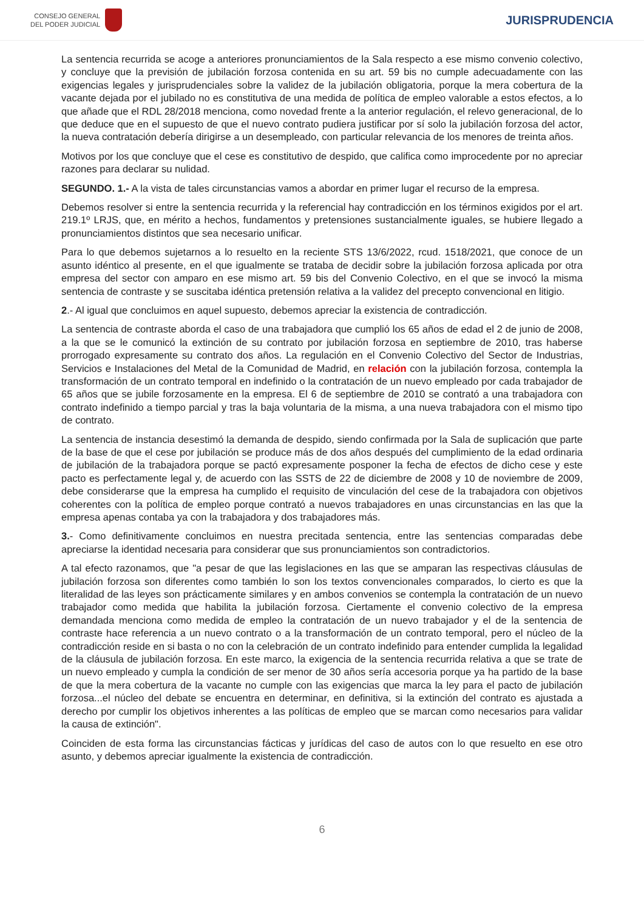CONSEJO GENERAL
DEL PODER JUDICIAL
JURISPRUDENCIA
La sentencia recurrida se acoge a anteriores pronunciamientos de la Sala respecto a ese mismo convenio colectivo, y concluye que la previsión de jubilación forzosa contenida en su art. 59 bis no cumple adecuadamente con las exigencias legales y jurisprudenciales sobre la validez de la jubilación obligatoria, porque la mera cobertura de la vacante dejada por el jubilado no es constitutiva de una medida de política de empleo valorable a estos efectos, a lo que añade que el RDL 28/2018 menciona, como novedad frente a la anterior regulación, el relevo generacional, de lo que deduce que en el supuesto de que el nuevo contrato pudiera justificar por sí solo la jubilación forzosa del actor, la nueva contratación debería dirigirse a un desempleado, con particular relevancia de los menores de treinta años.
Motivos por los que concluye que el cese es constitutivo de despido, que califica como improcedente por no apreciar razones para declarar su nulidad.
SEGUNDO. 1.- A la vista de tales circunstancias vamos a abordar en primer lugar el recurso de la empresa.
Debemos resolver si entre la sentencia recurrida y la referencial hay contradicción en los términos exigidos por el art. 219.1º LRJS, que, en mérito a hechos, fundamentos y pretensiones sustancialmente iguales, se hubiere llegado a pronunciamientos distintos que sea necesario unificar.
Para lo que debemos sujetarnos a lo resuelto en la reciente STS 13/6/2022, rcud. 1518/2021, que conoce de un asunto idéntico al presente, en el que igualmente se trataba de decidir sobre la jubilación forzosa aplicada por otra empresa del sector con amparo en ese mismo art. 59 bis del Convenio Colectivo, en el que se invocó la misma sentencia de contraste y se suscitaba idéntica pretensión relativa a la validez del precepto convencional en litigio.
2.- Al igual que concluimos en aquel supuesto, debemos apreciar la existencia de contradicción.
La sentencia de contraste aborda el caso de una trabajadora que cumplió los 65 años de edad el 2 de junio de 2008, a la que se le comunicó la extinción de su contrato por jubilación forzosa en septiembre de 2010, tras haberse prorrogado expresamente su contrato dos años. La regulación en el Convenio Colectivo del Sector de Industrias, Servicios e Instalaciones del Metal de la Comunidad de Madrid, en relación con la jubilación forzosa, contempla la transformación de un contrato temporal en indefinido o la contratación de un nuevo empleado por cada trabajador de 65 años que se jubile forzosamente en la empresa. El 6 de septiembre de 2010 se contrató a una trabajadora con contrato indefinido a tiempo parcial y tras la baja voluntaria de la misma, a una nueva trabajadora con el mismo tipo de contrato.
La sentencia de instancia desestimó la demanda de despido, siendo confirmada por la Sala de suplicación que parte de la base de que el cese por jubilación se produce más de dos años después del cumplimiento de la edad ordinaria de jubilación de la trabajadora porque se pactó expresamente posponer la fecha de efectos de dicho cese y este pacto es perfectamente legal y, de acuerdo con las SSTS de 22 de diciembre de 2008 y 10 de noviembre de 2009, debe considerarse que la empresa ha cumplido el requisito de vinculación del cese de la trabajadora con objetivos coherentes con la política de empleo porque contrató a nuevos trabajadores en unas circunstancias en las que la empresa apenas contaba ya con la trabajadora y dos trabajadores más.
3.- Como definitivamente concluimos en nuestra precitada sentencia, entre las sentencias comparadas debe apreciarse la identidad necesaria para considerar que sus pronunciamientos son contradictorios.
A tal efecto razonamos, que "a pesar de que las legislaciones en las que se amparan las respectivas cláusulas de jubilación forzosa son diferentes como también lo son los textos convencionales comparados, lo cierto es que la literalidad de las leyes son prácticamente similares y en ambos convenios se contempla la contratación de un nuevo trabajador como medida que habilita la jubilación forzosa. Ciertamente el convenio colectivo de la empresa demandada menciona como medida de empleo la contratación de un nuevo trabajador y el de la sentencia de contraste hace referencia a un nuevo contrato o a la transformación de un contrato temporal, pero el núcleo de la contradicción reside en si basta o no con la celebración de un contrato indefinido para entender cumplida la legalidad de la cláusula de jubilación forzosa. En este marco, la exigencia de la sentencia recurrida relativa a que se trate de un nuevo empleado y cumpla la condición de ser menor de 30 años sería accesoria porque ya ha partido de la base de que la mera cobertura de la vacante no cumple con las exigencias que marca la ley para el pacto de jubilación forzosa...el núcleo del debate se encuentra en determinar, en definitiva, si la extinción del contrato es ajustada a derecho por cumplir los objetivos inherentes a las políticas de empleo que se marcan como necesarios para validar la causa de extinción".
Coinciden de esta forma las circunstancias fácticas y jurídicas del caso de autos con lo que resuelto en ese otro asunto, y debemos apreciar igualmente la existencia de contradicción.
6